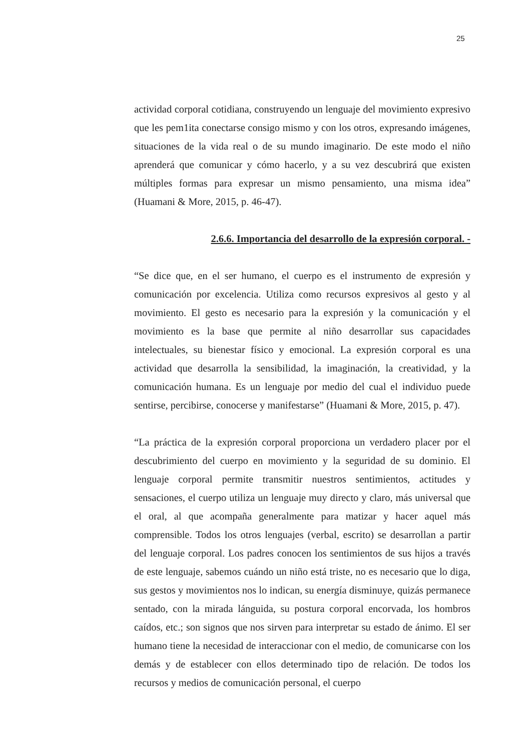25
actividad corporal cotidiana, construyendo un lenguaje del movimiento expresivo que les pem1ita conectarse consigo mismo y con los otros, expresando imágenes, situaciones de la vida real o de su mundo imaginario. De este modo el niño aprenderá que comunicar y cómo hacerlo, y a su vez descubrirá que existen múltiples formas para expresar un mismo pensamiento, una misma idea” (Huamani & More, 2015, p. 46-47).
2.6.6. Importancia del desarrollo de la expresión corporal. -
“Se dice que, en el ser humano, el cuerpo es el instrumento de expresión y comunicación por excelencia. Utiliza como recursos expresivos al gesto y al movimiento. El gesto es necesario para la expresión y la comunicación y el movimiento es la base que permite al niño desarrollar sus capacidades intelectuales, su bienestar físico y emocional. La expresión corporal es una actividad que desarrolla la sensibilidad, la imaginación, la creatividad, y la comunicación humana. Es un lenguaje por medio del cual el individuo puede sentirse, percibirse, conocerse y manifestarse” (Huamani & More, 2015, p. 47).
“La práctica de la expresión corporal proporciona un verdadero placer por el descubrimiento del cuerpo en movimiento y la seguridad de su dominio. El lenguaje corporal permite transmitir nuestros sentimientos, actitudes y sensaciones, el cuerpo utiliza un lenguaje muy directo y claro, más universal que el oral, al que acompaña generalmente para matizar y hacer aquel más comprensible. Todos los otros lenguajes (verbal, escrito) se desarrollan a partir del lenguaje corporal. Los padres conocen los sentimientos de sus hijos a través de este lenguaje, sabemos cuándo un niño está triste, no es necesario que lo diga, sus gestos y movimientos nos lo indican, su energía disminuye, quizás permanece sentado, con la mirada lánguida, su postura corporal encorvada, los hombros caídos, etc.; son signos que nos sirven para interpretar su estado de ánimo. El ser humano tiene la necesidad de interaccionar con el medio, de comunicarse con los demás y de establecer con ellos determinado tipo de relación. De todos los recursos y medios de comunicación personal, el cuerpo